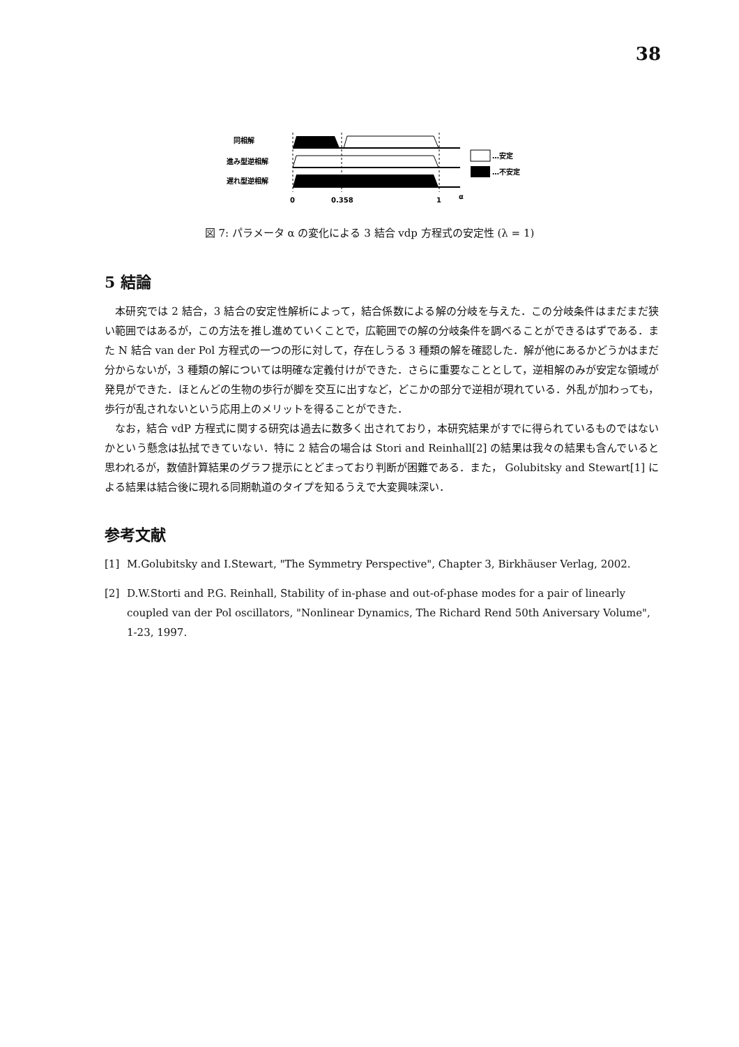38
同相解
進み型逆相解
遅れ型逆相解
0
0.358
1
α
…安定
…不安定
図 7: パラメータ α の変化による 3 結合 vdp 方程式の安定性 (λ = 1)
5 結論
本研究では 2 結合，3 結合の安定性解析によって，結合係数による解の分岐を与えた．この分岐条件はまだまだ狭い範囲ではあるが，この方法を推し進めていくことで，広範囲での解の分岐条件を調べることができるはずである．また N 結合 van der Pol 方程式の一つの形に対して，存在しうる 3 種類の解を確認した．解が他にあるかどうかはまだ分からないが，3 種類の解については明確な定義付けができた．さらに重要なこととして，逆相解のみが安定な領域が発見ができた．ほとんどの生物の歩行が脚を交互に出すなど，どこかの部分で逆相が現れている．外乱が加わっても，歩行が乱されないという応用上のメリットを得ることができた．
なお，結合 vdP 方程式に関する研究は過去に数多く出されており，本研究結果がすでに得られているものではないかという懸念は払拭できていない．特に 2 結合の場合は Stori and Reinhall[2] の結果は我々の結果も含んでいると思われるが，数値計算結果のグラフ提示にとどまっており判断が困難である．また， Golubitsky and Stewart[1] による結果は結合後に現れる同期軌道のタイプを知るうえで大変興味深い．
参考文献
[1] M.Golubitsky and I.Stewart, "The Symmetry Perspective", Chapter 3, Birkhäuser Verlag, 2002.
[2] D.W.Storti and P.G. Reinhall, Stability of in-phase and out-of-phase modes for a pair of linearly coupled van der Pol oscillators, "Nonlinear Dynamics, The Richard Rend 50th Aniversary Volume", 1-23, 1997.